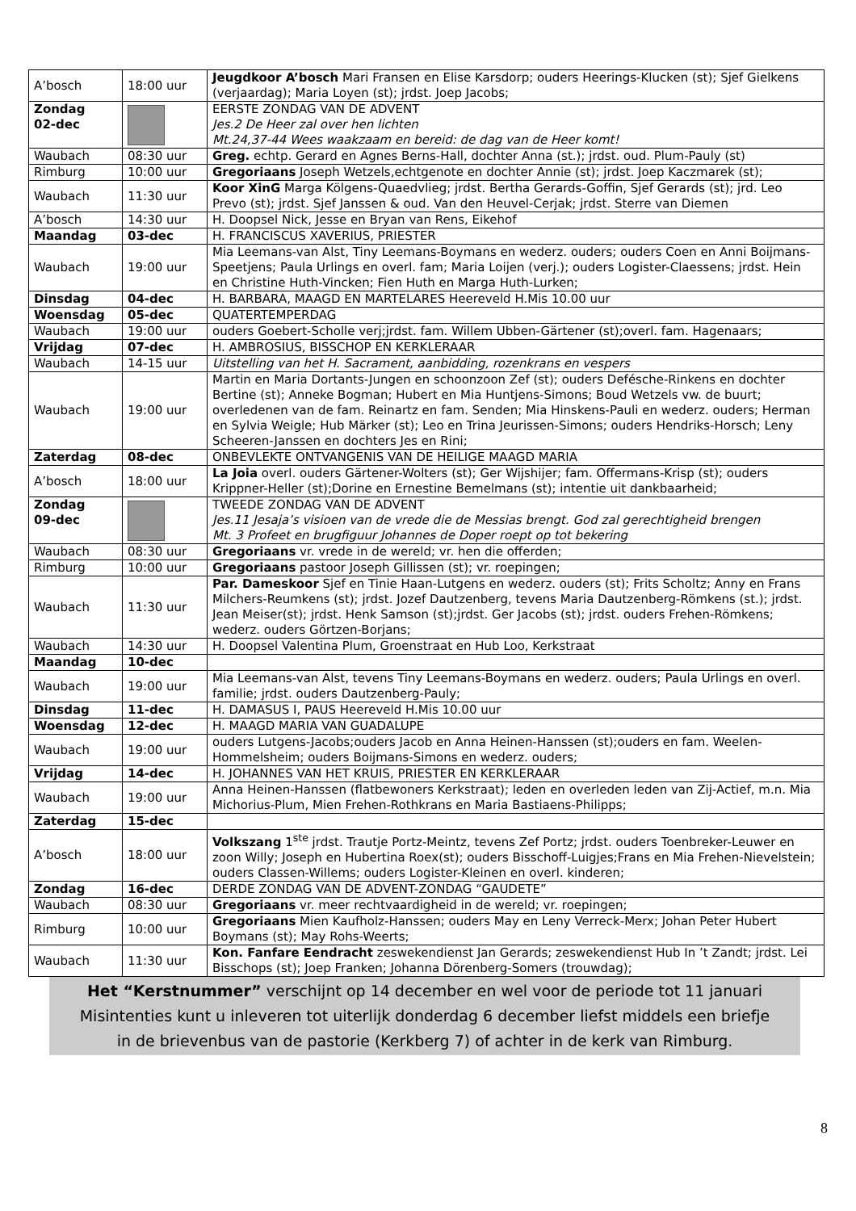| A’bosch | 18:00 uur | Jeugdkoor A’bosch Mari Fransen en Elise Karsdorp; ouders Heerings-Klucken (st); Sjef Gielkens (verjaardag); Maria Loyen (st); jrdst. Joep Jacobs; |
| Zondag 02-dec | | EERSTE ZONDAG VAN DE ADVENT Jes.2 De Heer zal over hen lichten Mt.24,37-44 Wees waakzaam en bereid: de dag van de Heer komt! |
| Waubach | 08:30 uur | Greg. echtp. Gerard en Agnes Berns-Hall, dochter Anna (st.); jrdst. oud. Plum-Pauly (st) |
| Rimburg | 10:00 uur | Gregoriaans Joseph Wetzels,echtgenote en dochter Annie (st); jrdst. Joep Kaczmarek (st); |
| Waubach | 11:30 uur | Koor XinG Marga Kölgens-Quaedvlieg; jrdst. Bertha Gerards-Goffin, Sjef Gerards (st); jrd. Leo Prevo (st); jrdst. Sjef Janssen & oud. Van den Heuvel-Cerjak; jrdst. Sterre van Diemen |
| A’bosch | 14:30 uur | H. Doopsel Nick, Jesse en Bryan van Rens, Eikehof |
| Maandag | 03-dec | H. FRANCISCUS XAVERIUS, PRIESTER |
| Waubach | 19:00 uur | Mia Leemans-van Alst, Tiny Leemans-Boymans en wederz. ouders; ouders Coen en Anni Boijmans-Speetjens; Paula Urlings en overl. fam; Maria Loijen (verj.); ouders Logister-Claessens; jrdst. Hein en Christine Huth-Vincken; Fien Huth en Marga Huth-Lurken; |
| Dinsdag | 04-dec | H. BARBARA, MAAGD EN MARTELARES Heereveld H.Mis 10.00 uur |
| Woensdag | 05-dec | QUATERTEMPERDAG |
| Waubach | 19:00 uur | ouders Goebert-Scholle verj;jrdst. fam. Willem Ubben-Gärtener (st);overl. fam. Hagenaars; |
| Vrijdag | 07-dec | H. AMBROSIUS, BISSCHOP EN KERKLERAAR |
| Waubach | 14-15 uur | Uitstelling van het H. Sacrament, aanbidding, rozenkrans en vespers |
| Waubach | 19:00 uur | Martin en Maria Dortants-Jungen en schoonzoon Zef (st); ouders Defésche-Rinkens en dochter Bertine (st); Anneke Bogman; Hubert en Mia Huntjens-Simons; Boud Wetzels vw. de buurt; overledenen van de fam. Reinartz en fam. Senden; Mia Hinskens-Pauli en wederz. ouders; Herman en Sylvia Weigle; Hub Märker (st); Leo en Trina Jeurissen-Simons; ouders Hendriks-Horsch; Leny Scheeren-Janssen en dochters Jes en Rini; |
| Zaterdag | 08-dec | ONBEVLEKTE ONTVANGENIS VAN DE HEILIGE MAAGD MARIA |
| A’bosch | 18:00 uur | La Joia overl. ouders Gärtener-Wolters (st); Ger Wijshijer; fam. Offermans-Krisp (st); ouders Krippner-Heller (st);Dorine en Ernestine Bemelmans (st); intentie uit dankbaarheid; |
| Zondag 09-dec | | TWEEDE ZONDAG VAN DE ADVENT Jes.11 Jesaja’s visioen van de vrede die de Messias brengt. God zal gerechtigheid brengen Mt. 3 Profeet en brugfiguur Johannes de Doper roept op tot bekering |
| Waubach | 08:30 uur | Gregoriaans vr. vrede in de wereld; vr. hen die offerden; |
| Rimburg | 10:00 uur | Gregoriaans pastoor Joseph Gillissen (st); vr. roepingen; |
| Waubach | 11:30 uur | Par. Dameskoor Sjef en Tinie Haan-Lutgens en wederz. ouders (st); Frits Scholtz; Anny en Frans Milchers-Reumkens (st); jrdst. Jozef Dautzenberg, tevens Maria Dautzenberg-Römkens (st.); jrdst. Jean Meiser(st); jrdst. Henk Samson (st);jrdst. Ger Jacobs (st); jrdst. ouders Frehen-Römkens; wederz. ouders Görtzen-Borjans; |
| Waubach | 14:30 uur | H. Doopsel Valentina Plum, Groenstraat en Hub Loo, Kerkstraat |
| Maandag | 10-dec | |
| Waubach | 19:00 uur | Mia Leemans-van Alst, tevens Tiny Leemans-Boymans en wederz. ouders; Paula Urlings en overl. familie; jrdst. ouders Dautzenberg-Pauly; |
| Dinsdag | 11-dec | H. DAMASUS I, PAUS Heereveld H.Mis 10.00 uur |
| Woensdag | 12-dec | H. MAAGD MARIA VAN GUADALUPE |
| Waubach | 19:00 uur | ouders Lutgens-Jacobs;ouders Jacob en Anna Heinen-Hanssen (st);ouders en fam. Weelen-Hommelsheim; ouders Boijmans-Simons en wederz. ouders; |
| Vrijdag | 14-dec | H. JOHANNES VAN HET KRUIS, PRIESTER EN KERKLERAAR |
| Waubach | 19:00 uur | Anna Heinen-Hanssen (flatbewoners Kerkstraat); leden en overleden leden van Zij-Actief, m.n. Mia Michorius-Plum, Mien Frehen-Rothkrans en Maria Bastiaens-Philipps; |
| Zaterdag | 15-dec | |
| A’bosch | 18:00 uur | Volkszang 1<sup>ste</sup> jrdst. Trautje Portz-Meintz, tevens Zef Portz; jrdst. ouders Toenbreker-Leuwer en zoon Willy; Joseph en Hubertina Roex(st); ouders Bisschoff-Luigjes;Frans en Mia Frehen-Nievelstein; ouders Classen-Willems; ouders Logister-Kleinen en overl. kinderen; |
| Zondag | 16-dec | DERDE ZONDAG VAN DE ADVENT-ZONDAG “GAUDETE” |
| Waubach | 08:30 uur | Gregoriaans vr. meer rechtvaardigheid in de wereld; vr. roepingen; |
| Rimburg | 10:00 uur | Gregoriaans Mien Kaufholz-Hanssen; ouders May en Leny Verreck-Merx; Johan Peter Hubert Boymans (st); May Rohs-Weerts; |
| Waubach | 11:30 uur | Kon. Fanfare Eendracht zeswekendienst Jan Gerards; zeswekendienst Hub In ’t Zandt; jrdst. Lei Bisschops (st); Joep Franken; Johanna Dörenberg-Somers (trouwdag); |
Het “Kerstnummer” verschijnt op 14 december en wel voor de periode tot 11 januari
Misintenties kunt u inleveren tot uiterlijk donderdag 6 december liefst middels een briefje
in de brievenbus van de pastorie (Kerkberg 7) of achter in de kerk van Rimburg.
8